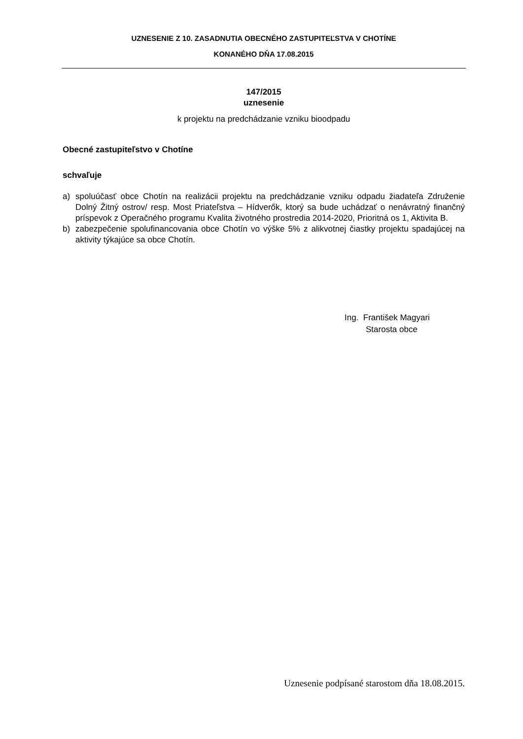UZNESENIE Z 10. ZASADNUTIA OBECNÉHO ZASTUPITEĽSTVA V CHOTÍNE
KONANÉHO DŇA 17.08.2015
147/2015
uznesenie
k projektu na predchádzanie vzniku bioodpadu
Obecné zastupiteľstvo v Chotíne
schvaľuje
a) spoluúčasť obce Chotín na realizácii projektu na predchádzanie vzniku odpadu žiadateľa Združenie Dolný Žitný ostrov/ resp. Most Priateľstva – Hídverők, ktorý sa bude uchádzať o nenávratný finančný príspevok z Operačného programu Kvalita životného prostredia 2014-2020, Prioritná os 1, Aktivita B.
b) zabezpečenie spolufinancovania obce Chotín vo výške 5% z alikvotnej čiastky projektu spadajúcej na aktivity týkajúce sa obce Chotín.
Ing. František Magyari
Starosta obce
Uznesenie podpísané starostom dňa 18.08.2015.